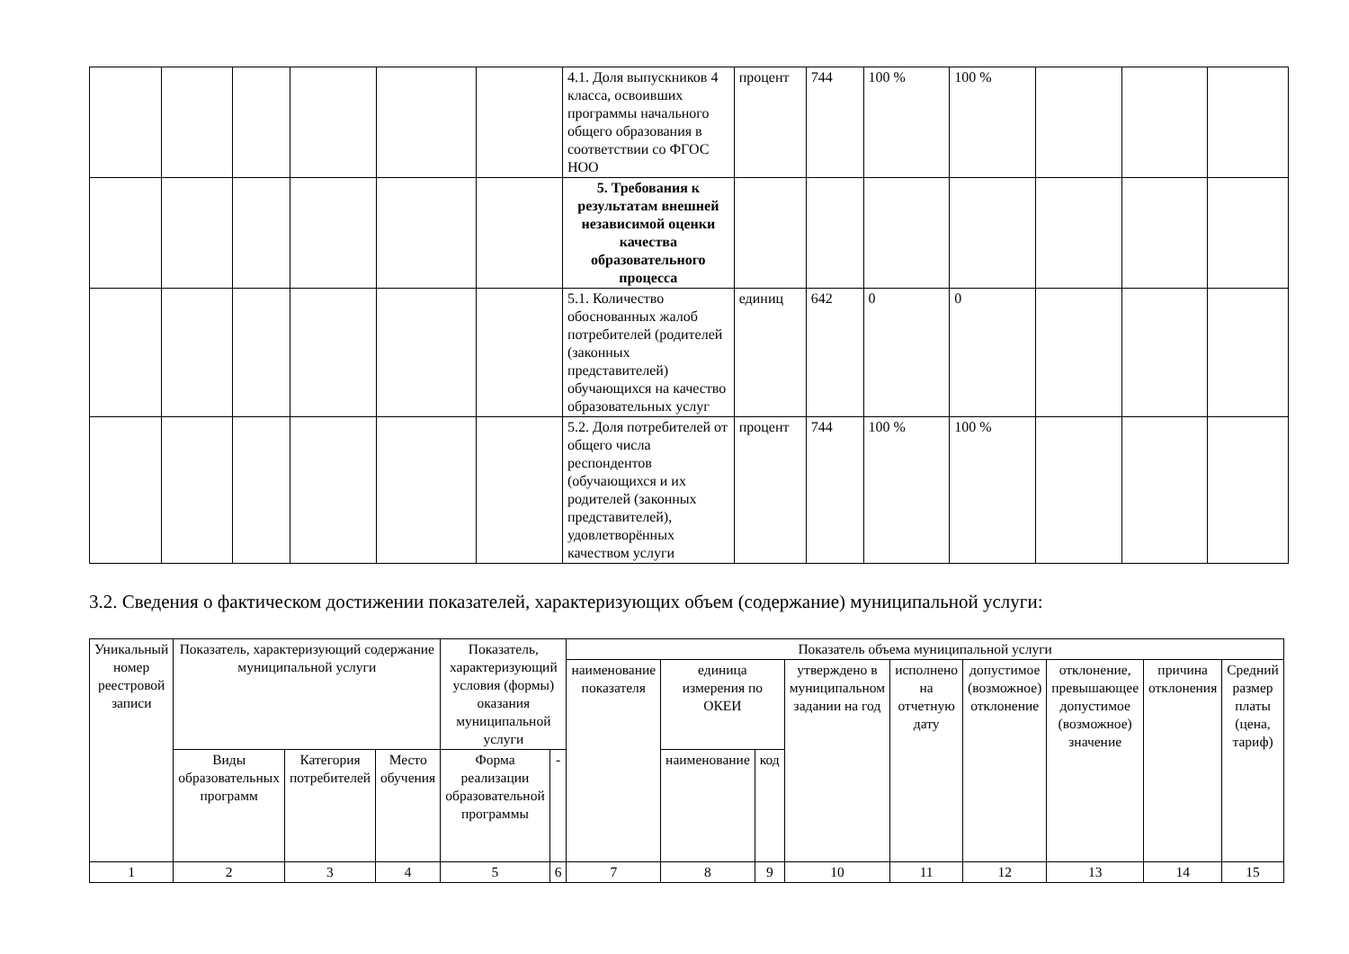| | | | | | | 4.1. Доля выпускников 4 класса, освоивших программы начального общего образования в соответствии со ФГОС НОО | процент | 744 | 100 % | 100 % | | | |
| | | | | | | 5. Требования к результатам внешней независимой оценки качества образовательного процесса | | | | | | | |
| | | | | | | 5.1. Количество обоснованных жалоб потребителей (родителей (законных представителей) обучающихся на качество образовательных услуг | единиц | 642 | 0 | 0 | | | |
| | | | | | | 5.2. Доля потребителей от общего числа респондентов (обучающихся и их родителей (законных представителей), удовлетворённых качеством услуги | процент | 744 | 100 % | 100 % | | | |
3.2. Сведения о фактическом достижении показателей, характеризующих объем (содержание) муниципальной услуги:
| Уникальный номер реестровой записи | Показатель, характеризующий содержание муниципальной услуги | | | Показатель, характеризующий условия (формы) оказания муниципальной услуги | | Показатель объема муниципальной услуги | | | | | | | | |
| --- | --- | --- | --- | --- | --- | --- | --- | --- | --- | --- | --- | --- | --- | --- |
| | | | | | | наименование показателя | единица измерения по ОКЕИ | | утверждено в муниципальном задании на год | исполнено на отчетную дату | допустимое (возможное) отклонение | отклонение, превышающее допустимое (возможное) значение | причина отклонения | Средний размер платы (цена, тариф) |
| | Виды образовательных программ | Категория потребителей | Место обучения | Форма реализации образовательной программы | - | | наименование | код | | | | | | |
| 1 | 2 | 3 | 4 | 5 | 6 | 7 | 8 | 9 | 10 | 11 | 12 | 13 | 14 | 15 |